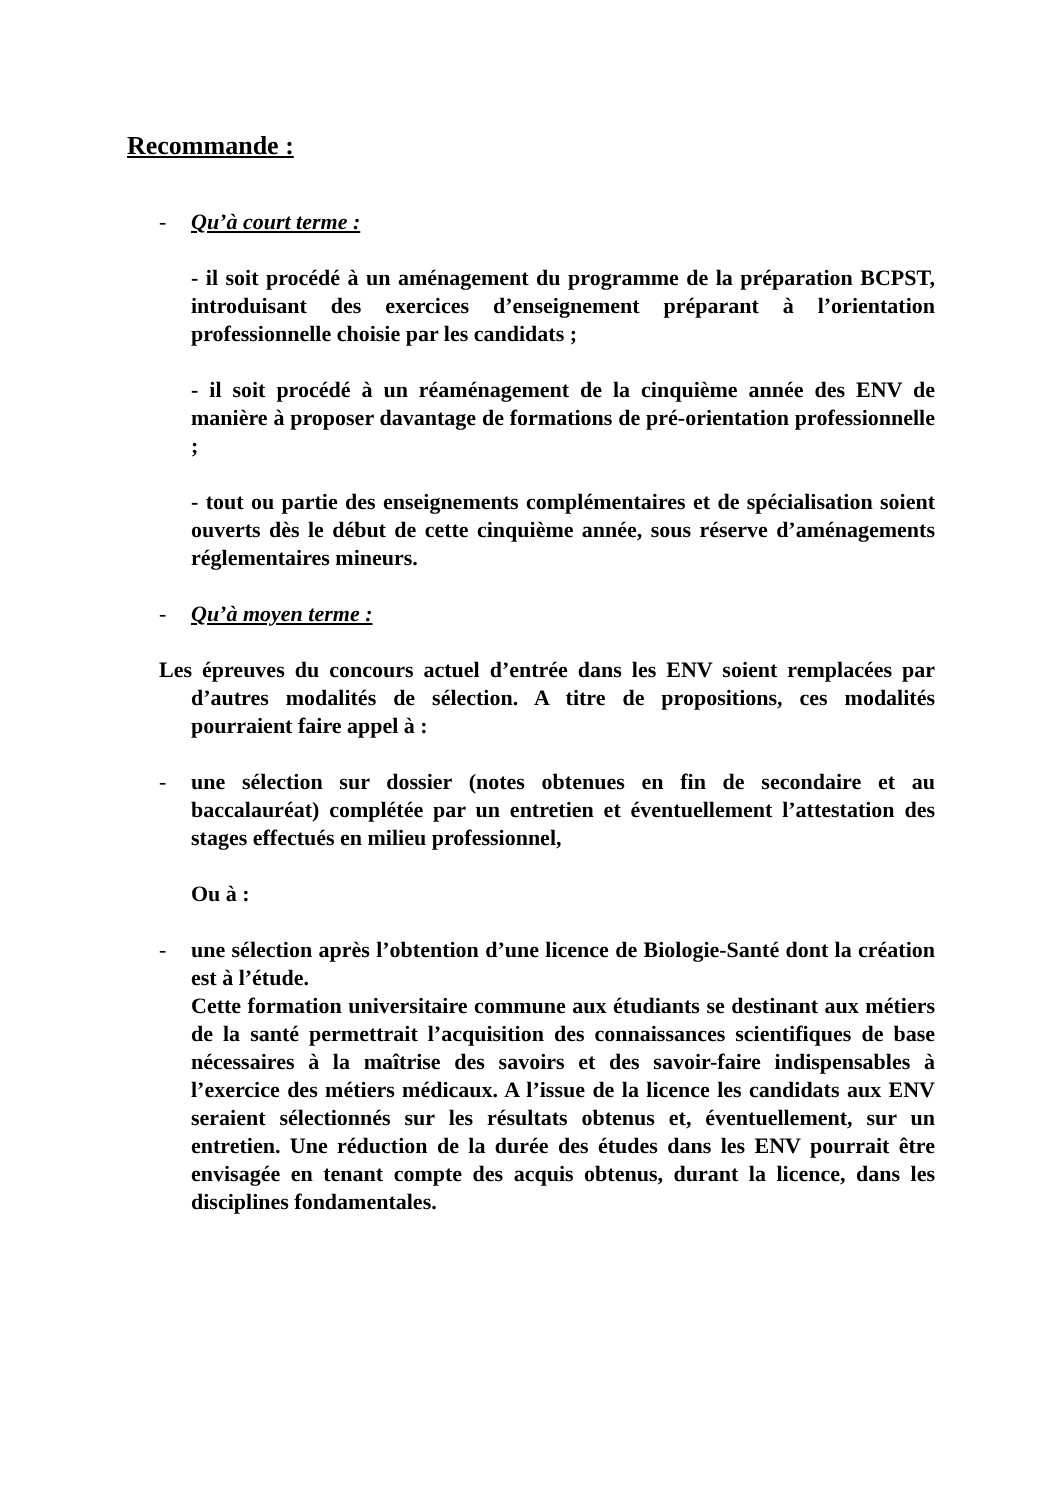Recommande :
- Qu’à court terme :
- il soit procédé à un aménagement du programme de la préparation BCPST, introduisant des exercices d’enseignement préparant à l’orientation professionnelle choisie par les candidats ;
- il soit procédé à un réaménagement de la cinquième année des ENV de manière à proposer davantage de formations de pré-orientation professionnelle ;
- tout ou partie des enseignements complémentaires et de spécialisation soient ouverts dès le début de cette cinquième année, sous réserve d’aménagements réglementaires mineurs.
- Qu’à moyen terme :
Les épreuves du concours actuel d’entrée dans les ENV soient remplacées par d’autres modalités de sélection. A titre de propositions, ces modalités pourraient faire appel à :
- une sélection sur dossier (notes obtenues en fin de secondaire et au baccalauréat) complétée par un entretien et éventuellement l’attestation des stages effectués en milieu professionnel,
Ou à :
- une sélection après l’obtention d’une licence de Biologie-Santé dont la création est à l’étude.
Cette formation universitaire commune aux étudiants se destinant aux métiers de la santé permettrait l’acquisition des connaissances scientifiques de base nécessaires à la maîtrise des savoirs et des savoir-faire indispensables à l’exercice des métiers médicaux. A l’issue de la licence les candidats aux ENV seraient sélectionnés sur les résultats obtenus et, éventuellement, sur un entretien. Une réduction de la durée des études dans les ENV pourrait être envisagée en tenant compte des acquis obtenus, durant la licence, dans les disciplines fondamentales.